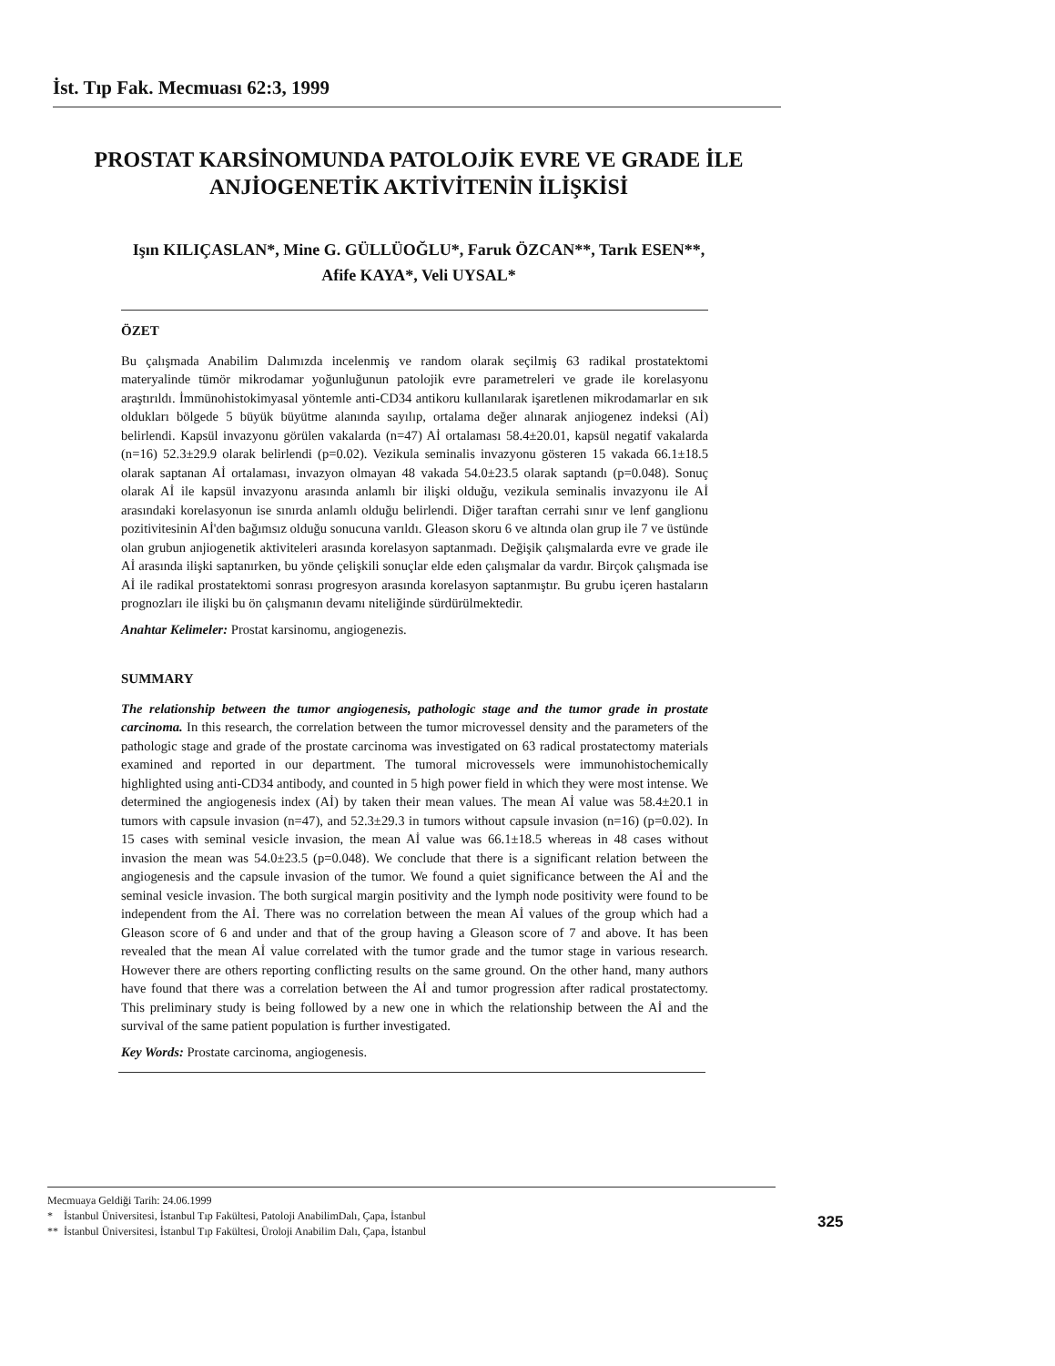İst. Tıp Fak. Mecmuası 62:3, 1999
PROSTAT KARSİNOMUNDA PATOLOJİK EVRE VE GRADE İLE
ANJİOGENETİK AKTİVİTENİN İLİŞKİSİ
Işın KILIÇASLAN*, Mine G. GÜLLÜOĞLU*, Faruk ÖZCAN**, Tarık ESEN**,
Afife KAYA*, Veli UYSAL*
ÖZET
Bu çalışmada Anabilim Dalımızda incelenmiş ve random olarak seçilmiş 63 radikal prostatektomi materyalinde tümör mikrodamar yoğunluğunun patolojik evre parametreleri ve grade ile korelasyonu araştırıldı. İmmünohistokimyasal yöntemle anti-CD34 antikoru kullanılarak işaretlenen mikrodamarlar en sık oldukları bölgede 5 büyük büyütme alanında sayılıp, ortalama değer alınarak anjiogenez indeksi (Aİ) belirlendi. Kapsül invazyonu görülen vakalarda (n=47) Aİ ortalaması 58.4±20.01, kapsül negatif vakalarda (n=16) 52.3±29.9 olarak belirlendi (p=0.02). Vezikula seminalis invazyonu gösteren 15 vakada 66.1±18.5 olarak saptanan Aİ ortalaması, invazyon olmayan 48 vakada 54.0±23.5 olarak saptandı (p=0.048). Sonuç olarak Aİ ile kapsül invazyonu arasında anlamlı bir ilişki olduğu, vezikula seminalis invazyonu ile Aİ arasındaki korelasyonun ise sınırda anlamlı olduğu belirlendi. Diğer taraftan cerrahi sınır ve lenf ganglionu pozitivitesinin Aİ'den bağımsız olduğu sonucuna varıldı. Gleason skoru 6 ve altında olan grup ile 7 ve üstünde olan grubun anjiogenetik aktiviteleri arasında korelasyon saptanmadı. Değişik çalışmalarda evre ve grade ile Aİ arasında ilişki saptanırken, bu yönde çelişkili sonuçlar elde eden çalışmalar da vardır. Birçok çalışmada ise Aİ ile radikal prostatektomi sonrası progresyon arasında korelasyon saptanmıştır. Bu grubu içeren hastaların prognozları ile ilişki bu ön çalışmanın devamı niteliğinde sürdürülmektedir.
Anahtar Kelimeler: Prostat karsinomu, angiogenezis.
SUMMARY
The relationship between the tumor angiogenesis, pathologic stage and the tumor grade in prostate carcinoma. In this research, the correlation between the tumor microvessel density and the parameters of the pathologic stage and grade of the prostate carcinoma was investigated on 63 radical prostatectomy materials examined and reported in our department. The tumoral microvessels were immunohistochemically highlighted using anti-CD34 antibody, and counted in 5 high power field in which they were most intense. We determined the angiogenesis index (Aİ) by taken their mean values. The mean Aİ value was 58.4±20.1 in tumors with capsule invasion (n=47), and 52.3±29.3 in tumors without capsule invasion (n=16) (p=0.02). In 15 cases with seminal vesicle invasion, the mean Aİ value was 66.1±18.5 whereas in 48 cases without invasion the mean was 54.0±23.5 (p=0.048). We conclude that there is a significant relation between the angiogenesis and the capsule invasion of the tumor. We found a quiet significance between the Aİ and the seminal vesicle invasion. The both surgical margin positivity and the lymph node positivity were found to be independent from the Aİ. There was no correlation between the mean Aİ values of the group which had a Gleason score of 6 and under and that of the group having a Gleason score of 7 and above. It has been revealed that the mean Aİ value correlated with the tumor grade and the tumor stage in various research. However there are others reporting conflicting results on the same ground. On the other hand, many authors have found that there was a correlation between the Aİ and tumor progression after radical prostatectomy. This preliminary study is being followed by a new one in which the relationship between the Aİ and the survival of the same patient population is further investigated.
Key Words: Prostate carcinoma, angiogenesis.
Mecmuaya Geldiği Tarih: 24.06.1999
* İstanbul Üniversitesi, İstanbul Tıp Fakültesi, Patoloji AnabilimDalı, Çapa, İstanbul
** İstanbul Üniversitesi, İstanbul Tıp Fakültesi, Üroloji Anabilim Dalı, Çapa, İstanbul
325